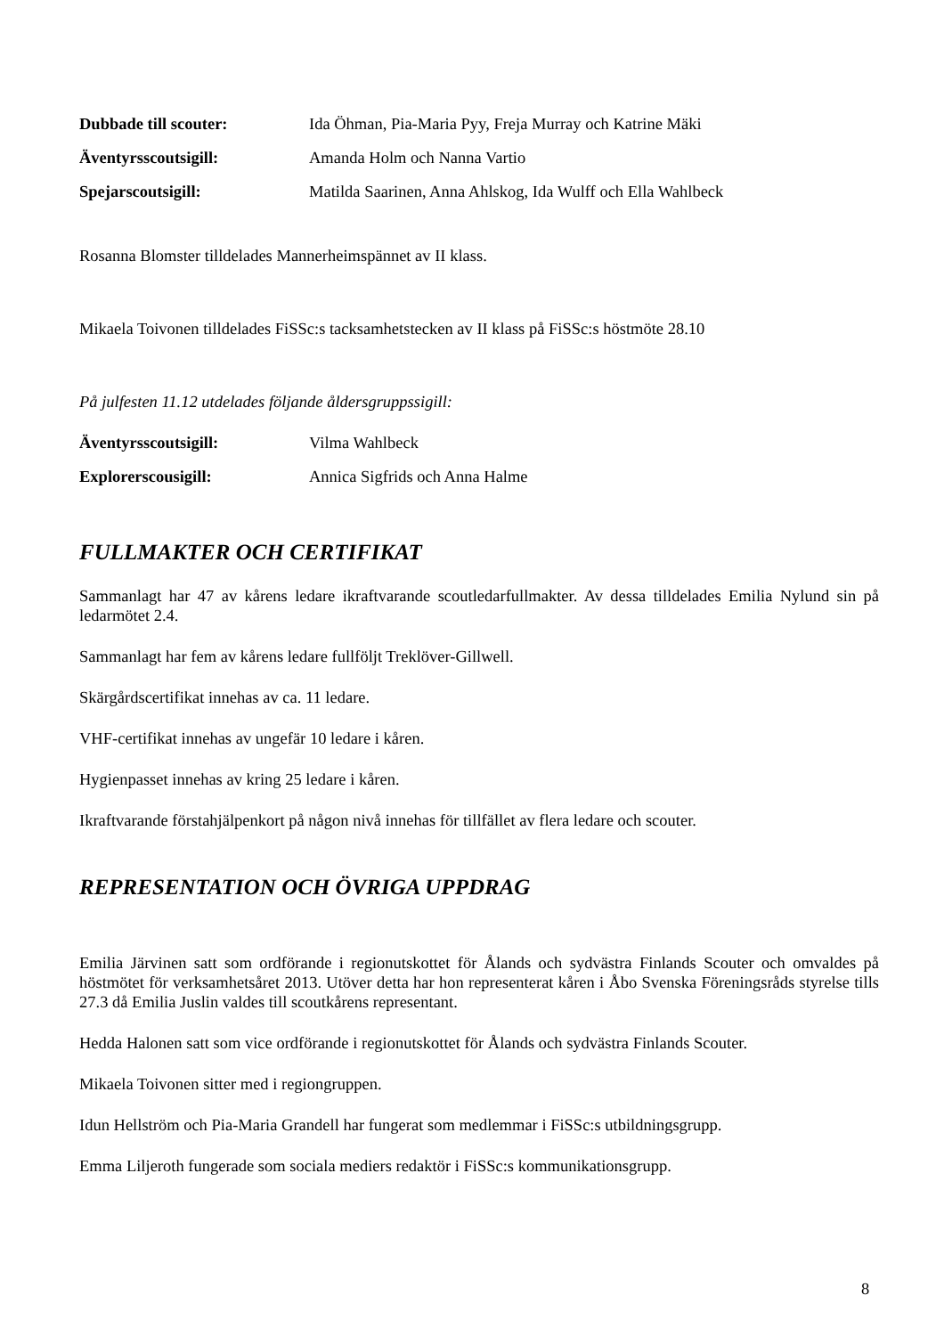Dubbade till scouter: Ida Öhman, Pia-Maria Pyy, Freja Murray och Katrine Mäki
Äventyrsscoutsigill: Amanda Holm och Nanna Vartio
Spejarscoutsigill: Matilda Saarinen, Anna Ahlskog, Ida Wulff och Ella Wahlbeck
Rosanna Blomster tilldelades Mannerheimspännet av II klass.
Mikaela Toivonen tilldelades FiSSc:s tacksamhetstecken av II klass på FiSSc:s höstmöte 28.10
På julfesten 11.12 utdelades följande åldersgruppssigill:
Äventyrsscoutsigill: Vilma Wahlbeck
Explorerscousigill: Annica Sigfrids och Anna Halme
FULLMAKTER OCH CERTIFIKAT
Sammanlagt har 47 av kårens ledare ikraftvarande scoutledarfullmakter. Av dessa tilldelades Emilia Nylund sin på ledarmötet 2.4.
Sammanlagt har fem av kårens ledare fullföljt Treklöver-Gillwell.
Skärgårdscertifikat innehas av ca. 11 ledare.
VHF-certifikat innehas av ungefär 10 ledare i kåren.
Hygienpasset innehas av kring 25 ledare i kåren.
Ikraftvarande förstahjälpenkort på någon nivå innehas för tillfället av flera ledare och scouter.
REPRESENTATION OCH ÖVRIGA UPPDRAG
Emilia Järvinen satt som ordförande i regionutskottet för Ålands och sydvästra Finlands Scouter och omvaldes på höstmötet för verksamhetsåret 2013. Utöver detta har hon representerat kåren i Åbo Svenska Föreningsråds styrelse tills 27.3 då Emilia Juslin valdes till scoutkårens representant.
Hedda Halonen satt som vice ordförande i regionutskottet för Ålands och sydvästra Finlands Scouter.
Mikaela Toivonen sitter med i regiongruppen.
Idun Hellström och Pia-Maria Grandell har fungerat som medlemmar i FiSSc:s utbildningsgrupp.
Emma Liljeroth fungerade som sociala mediers redaktör i FiSSc:s kommunikationsgrupp.
8